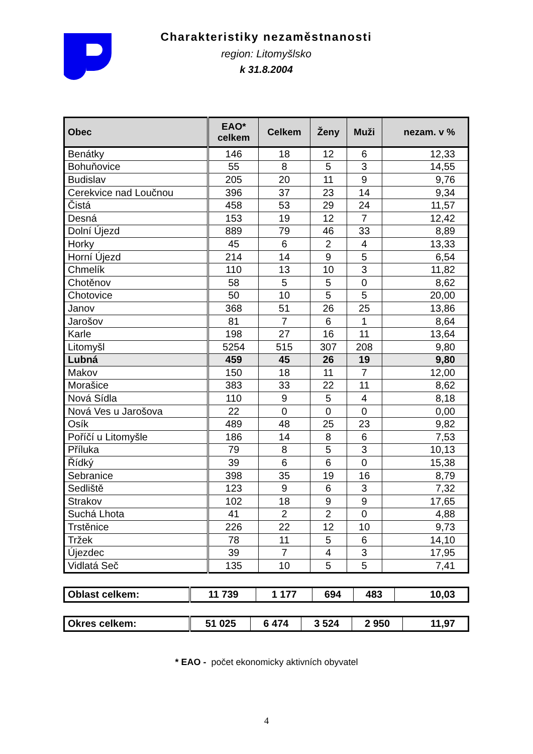Charakteristiky nezaměstnanosti
region: Litomyšlsko
k 31.8.2004
| Obec | EAO* celkem | Celkem | Ženy | Muži | nezam. v % |
| --- | --- | --- | --- | --- | --- |
| Benátky | 146 | 18 | 12 | 6 | 12,33 |
| Bohuňovice | 55 | 8 | 5 | 3 | 14,55 |
| Budislav | 205 | 20 | 11 | 9 | 9,76 |
| Cerekvice nad Loučnou | 396 | 37 | 23 | 14 | 9,34 |
| Čistá | 458 | 53 | 29 | 24 | 11,57 |
| Desná | 153 | 19 | 12 | 7 | 12,42 |
| Dolní Újezd | 889 | 79 | 46 | 33 | 8,89 |
| Horky | 45 | 6 | 2 | 4 | 13,33 |
| Horní Újezd | 214 | 14 | 9 | 5 | 6,54 |
| Chmelík | 110 | 13 | 10 | 3 | 11,82 |
| Chotěnov | 58 | 5 | 5 | 0 | 8,62 |
| Chotovice | 50 | 10 | 5 | 5 | 20,00 |
| Janov | 368 | 51 | 26 | 25 | 13,86 |
| Jarošov | 81 | 7 | 6 | 1 | 8,64 |
| Karle | 198 | 27 | 16 | 11 | 13,64 |
| Litomyšl | 5254 | 515 | 307 | 208 | 9,80 |
| Lubná | 459 | 45 | 26 | 19 | 9,80 |
| Makov | 150 | 18 | 11 | 7 | 12,00 |
| Morašice | 383 | 33 | 22 | 11 | 8,62 |
| Nová Sídla | 110 | 9 | 5 | 4 | 8,18 |
| Nová Ves u Jarošova | 22 | 0 | 0 | 0 | 0,00 |
| Osík | 489 | 48 | 25 | 23 | 9,82 |
| Poříčí u Litomyšle | 186 | 14 | 8 | 6 | 7,53 |
| Příluka | 79 | 8 | 5 | 3 | 10,13 |
| Řídký | 39 | 6 | 6 | 0 | 15,38 |
| Sebranice | 398 | 35 | 19 | 16 | 8,79 |
| Sedliště | 123 | 9 | 6 | 3 | 7,32 |
| Strakov | 102 | 18 | 9 | 9 | 17,65 |
| Suchá Lhota | 41 | 2 | 2 | 0 | 4,88 |
| Trstěnice | 226 | 22 | 12 | 10 | 9,73 |
| Tržek | 78 | 11 | 5 | 6 | 14,10 |
| Újezdec | 39 | 7 | 4 | 3 | 17,95 |
| Vidlatá Seč | 135 | 10 | 5 | 5 | 7,41 |
| Oblast celkem: | 11 739 | 1 177 | 694 | 483 | 10,03 |
| Okres celkem: | 51 025 | 6 474 | 3 524 | 2 950 | 11,97 |
* EAO - počet ekonomicky aktivních obyvatel
4